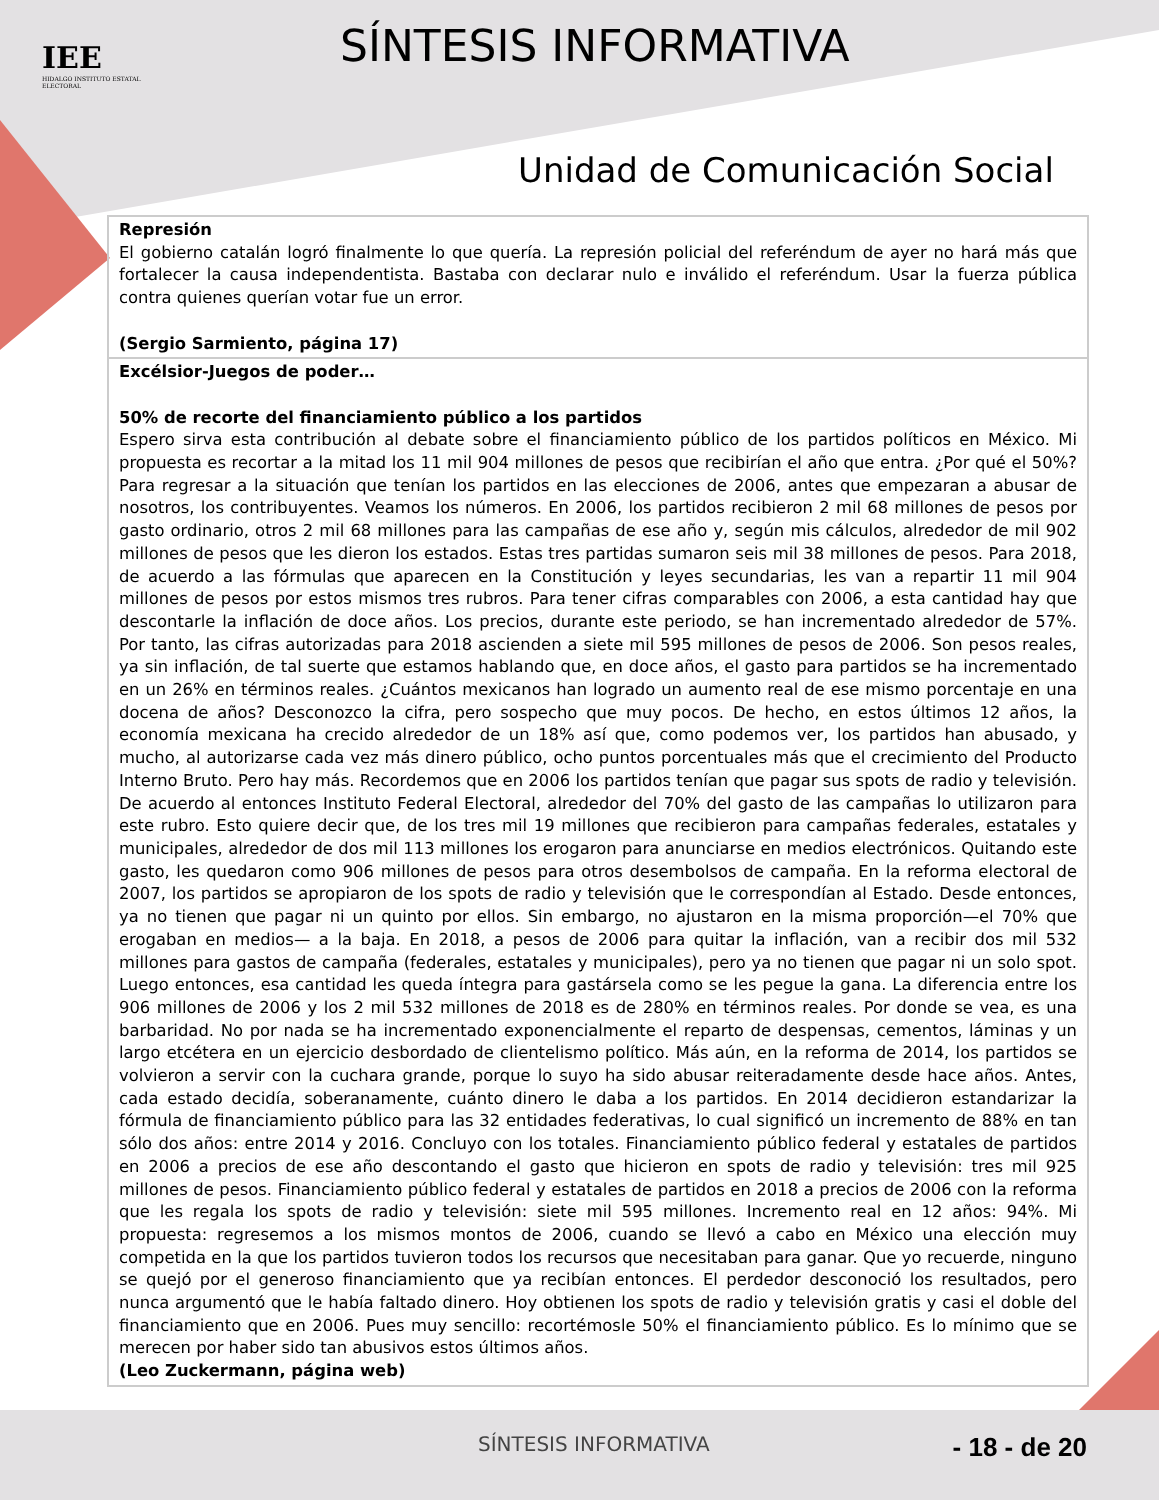IEE
HIDALGO INSTITUTO ESTATAL ELECTORAL
SÍNTESIS INFORMATIVA
Unidad de Comunicación Social
| Represión El gobierno catalán logró finalmente lo que quería. La represión policial del referéndum de ayer no hará más que fortalecer la causa independentista. Bastaba con declarar nulo e inválido el referéndum. Usar la fuerza pública contra quienes querían votar fue un error. (Sergio Sarmiento, página 17) |
| Excélsior-Juegos de poder… 50% de recorte del financiamiento público a los partidos Espero sirva esta contribución al debate sobre el financiamiento público de los partidos políticos en México. Mi propuesta es recortar a la mitad los 11 mil 904 millones de pesos que recibirían el año que entra. ¿Por qué el 50%? Para regresar a la situación que tenían los partidos en las elecciones de 2006, antes que empezaran a abusar de nosotros, los contribuyentes. Veamos los números. En 2006, los partidos recibieron 2 mil 68 millones de pesos por gasto ordinario, otros 2 mil 68 millones para las campañas de ese año y, según mis cálculos, alrededor de mil 902 millones de pesos que les dieron los estados. Estas tres partidas sumaron seis mil 38 millones de pesos. Para 2018, de acuerdo a las fórmulas que aparecen en la Constitución y leyes secundarias, les van a repartir 11 mil 904 millones de pesos por estos mismos tres rubros. Para tener cifras comparables con 2006, a esta cantidad hay que descontarle la inflación de doce años. Los precios, durante este periodo, se han incrementado alrededor de 57%. Por tanto, las cifras autorizadas para 2018 ascienden a siete mil 595 millones de pesos de 2006. Son pesos reales, ya sin inflación, de tal suerte que estamos hablando que, en doce años, el gasto para partidos se ha incrementado en un 26% en términos reales. ¿Cuántos mexicanos han logrado un aumento real de ese mismo porcentaje en una docena de años? Desconozco la cifra, pero sospecho que muy pocos. De hecho, en estos últimos 12 años, la economía mexicana ha crecido alrededor de un 18% así que, como podemos ver, los partidos han abusado, y mucho, al autorizarse cada vez más dinero público, ocho puntos porcentuales más que el crecimiento del Producto Interno Bruto. Pero hay más. Recordemos que en 2006 los partidos tenían que pagar sus spots de radio y televisión. De acuerdo al entonces Instituto Federal Electoral, alrededor del 70% del gasto de las campañas lo utilizaron para este rubro. Esto quiere decir que, de los tres mil 19 millones que recibieron para campañas federales, estatales y municipales, alrededor de dos mil 113 millones los erogaron para anunciarse en medios electrónicos. Quitando este gasto, les quedaron como 906 millones de pesos para otros desembolsos de campaña. En la reforma electoral de 2007, los partidos se apropiaron de los spots de radio y televisión que le correspondían al Estado. Desde entonces, ya no tienen que pagar ni un quinto por ellos. Sin embargo, no ajustaron en la misma proporción—el 70% que erogaban en medios— a la baja. En 2018, a pesos de 2006 para quitar la inflación, van a recibir dos mil 532 millones para gastos de campaña (federales, estatales y municipales), pero ya no tienen que pagar ni un solo spot. Luego entonces, esa cantidad les queda íntegra para gastársela como se les pegue la gana. La diferencia entre los 906 millones de 2006 y los 2 mil 532 millones de 2018 es de 280% en términos reales. Por donde se vea, es una barbaridad. No por nada se ha incrementado exponencialmente el reparto de despensas, cementos, láminas y un largo etcétera en un ejercicio desbordado de clientelismo político. Más aún, en la reforma de 2014, los partidos se volvieron a servir con la cuchara grande, porque lo suyo ha sido abusar reiteradamente desde hace años. Antes, cada estado decidía, soberanamente, cuánto dinero le daba a los partidos. En 2014 decidieron estandarizar la fórmula de financiamiento público para las 32 entidades federativas, lo cual significó un incremento de 88% en tan sólo dos años: entre 2014 y 2016. Concluyo con los totales. Financiamiento público federal y estatales de partidos en 2006 a precios de ese año descontando el gasto que hicieron en spots de radio y televisión: tres mil 925 millones de pesos. Financiamiento público federal y estatales de partidos en 2018 a precios de 2006 con la reforma que les regala los spots de radio y televisión: siete mil 595 millones. Incremento real en 12 años: 94%. Mi propuesta: regresemos a los mismos montos de 2006, cuando se llevó a cabo en México una elección muy competida en la que los partidos tuvieron todos los recursos que necesitaban para ganar. Que yo recuerde, ninguno se quejó por el generoso financiamiento que ya recibían entonces. El perdedor desconoció los resultados, pero nunca argumentó que le había faltado dinero. Hoy obtienen los spots de radio y televisión gratis y casi el doble del financiamiento que en 2006. Pues muy sencillo: recortémosle 50% el financiamiento público. Es lo mínimo que se merecen por haber sido tan abusivos estos últimos años. (Leo Zuckermann, página web) |
SÍNTESIS INFORMATIVA - 18 - de 20